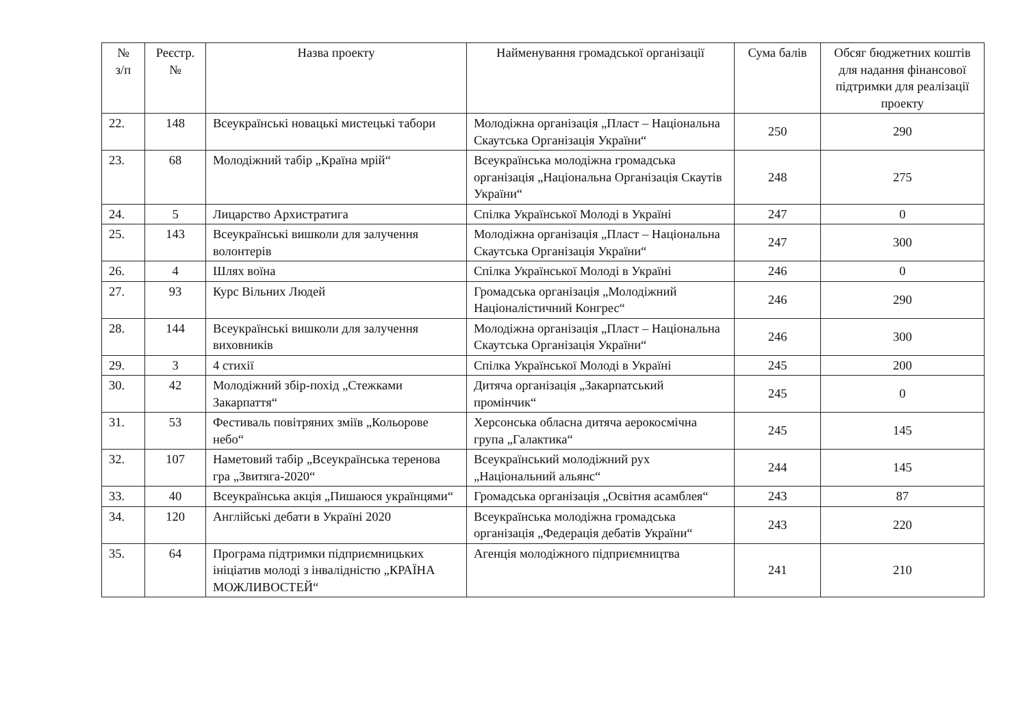| № з/п | Реєстр. № | Назва проекту | Найменування громадської організації | Сума балів | Обсяг бюджетних коштів для надання фінансової підтримки для реалізації проекту |
| --- | --- | --- | --- | --- | --- |
| 22. | 148 | Всеукраїнські новацькі мистецькі табори | Молодіжна організація „Пласт – Національна Скаутська Організація України“ | 250 | 290 |
| 23. | 68 | Молодіжний табір „Країна мрій“ | Всеукраїнська молодіжна громадська організація „Національна Організація Скаутів України“ | 248 | 275 |
| 24. | 5 | Лицарство Архистратига | Спілка Української Молоді в Україні | 247 | 0 |
| 25. | 143 | Всеукраїнські вишколи для залучення волонтерів | Молодіжна організація „Пласт – Національна Скаутська Організація України“ | 247 | 300 |
| 26. | 4 | Шлях воїна | Спілка Української Молоді в Україні | 246 | 0 |
| 27. | 93 | Курс Вільних Людей | Громадська організація „Молодіжний Націоналістичний Конгрес“ | 246 | 290 |
| 28. | 144 | Всеукраїнські вишколи для залучення виховників | Молодіжна організація „Пласт – Національна Скаутська Організація України“ | 246 | 300 |
| 29. | 3 | 4 стихії | Спілка Української Молоді в Україні | 245 | 200 |
| 30. | 42 | Молодіжний збір-похід „Стежками Закарпаття“ | Дитяча організація „Закарпатський промінчик“ | 245 | 0 |
| 31. | 53 | Фестиваль повітряних зміїв „Кольорове небо“ | Херсонська обласна дитяча аерокосмічна група „Галактика“ | 245 | 145 |
| 32. | 107 | Наметовий табір „Всеукраїнська теренова гра „Звитяга-2020“ | Всеукраїнський молодіжний рух „Національний альянс“ | 244 | 145 |
| 33. | 40 | Всеукраїнська акція „Пишаюся українцями“ | Громадська організація „Освітня асамблея“ | 243 | 87 |
| 34. | 120 | Англійські дебати в Україні 2020 | Всеукраїнська молодіжна громадська організація „Федерація дебатів України“ | 243 | 220 |
| 35. | 64 | Програма підтримки підприємницьких ініціатив молоді з інвалідністю „КРАЇНА МОЖЛИВОСТЕЙ“ | Агенція молодіжного підприємництва | 241 | 210 |